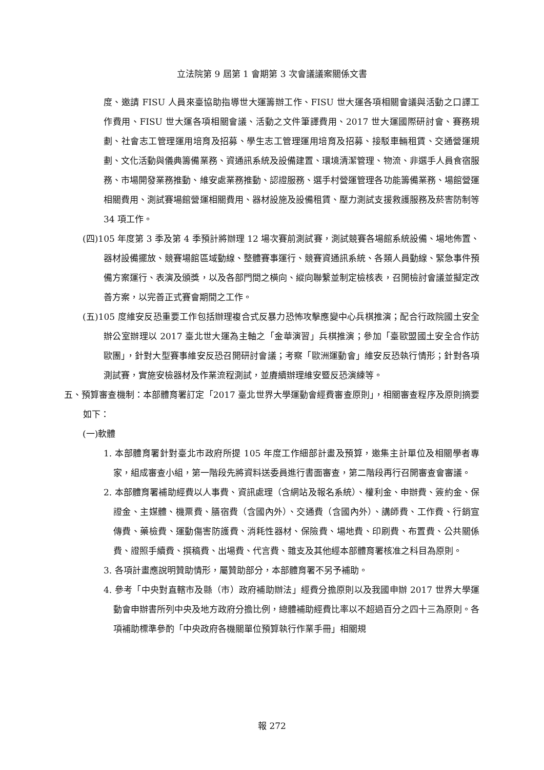立法院第 9 屆第 1 會期第 3 次會議議案關係文書
度、邀請 FISU 人員來臺協助指導世大運籌辦工作、FISU 世大運各項相關會議與活動之口譯工作費用、FISU 世大運各項相關會議、活動之文件筆譯費用、2017 世大運國際研討會、賽務規劃、社會志工管理運用培育及招募、學生志工管理運用培育及招募、接駁車輛租賃、交通營運規劃、文化活動與儀典籌備業務、資通訊系統及設備建置、環境清潔管理、物流、非選手人員食宿服務、市場開發業務推動、維安處業務推動、認證服務、選手村營運管理各功能籌備業務、場館營運相關費用、測試賽場館營運相關費用、器材設施及設備租賃、壓力測試支援救護服務及菸害防制等 34 項工作。
(四)105 年度第 3 季及第 4 季預計將辦理 12 場次賽前測試賽，測試競賽各場館系統設備、場地佈置、器材設備擺放、競賽場館區域動線、整體賽事運行、競賽資通訊系統、各類人員動線、緊急事件預備方案運行、表演及頒獎，以及各部門間之橫向、縱向聯繫並制定檢核表，召開檢討會議並擬定改善方案，以完善正式賽會期間之工作。
(五)105 度維安反恐重要工作包括辦理複合式反暴力恐怖攻擊應變中心兵棋推演；配合行政院國土安全辦公室辦理以 2017 臺北世大運為主軸之「金華演習」兵棋推演；參加「臺歐盟國土安全合作訪歐團」，針對大型賽事維安反恐召開研討會議；考察「歐洲運動會」維安反恐執行情形；針對各項測試賽，實施安檢器材及作業流程測試，並賡續辦理維安暨反恐演練等。
五、預算審查機制：本部體育署訂定「2017 臺北世界大學運動會經費審查原則」，相關審查程序及原則摘要如下：
(一)軟體
1. 本部體育署針對臺北市政府所提 105 年度工作細部計畫及預算，邀集主計單位及相關學者專家，組成審查小組，第一階段先將資料送委員進行書面審查，第二階段再行召開審查會審議。
2. 本部體育署補助經費以人事費、資訊處理（含網站及報名系統）、權利金、申辦費、簽約金、保證金、主媒體、機票費、膳宿費（含國內外）、交通費（含國內外）、講師費、工作費、行銷宣傳費、藥檢費、運動傷害防護費、消耗性器材、保險費、場地費、印刷費、布置費、公共關係費、證照手續費、撰稿費、出場費、代言費、雜支及其他經本部體育署核准之科目為原則。
3. 各項計畫應說明贊助情形，屬贊助部分，本部體育署不另予補助。
4. 參考「中央對直轄市及縣（市）政府補助辦法」經費分擔原則以及我國申辦 2017 世界大學運動會申辦書所列中央及地方政府分擔比例，總體補助經費比率以不超過百分之四十三為原則。各項補助標準參酌「中央政府各機關單位預算執行作業手冊」相關規
報 272